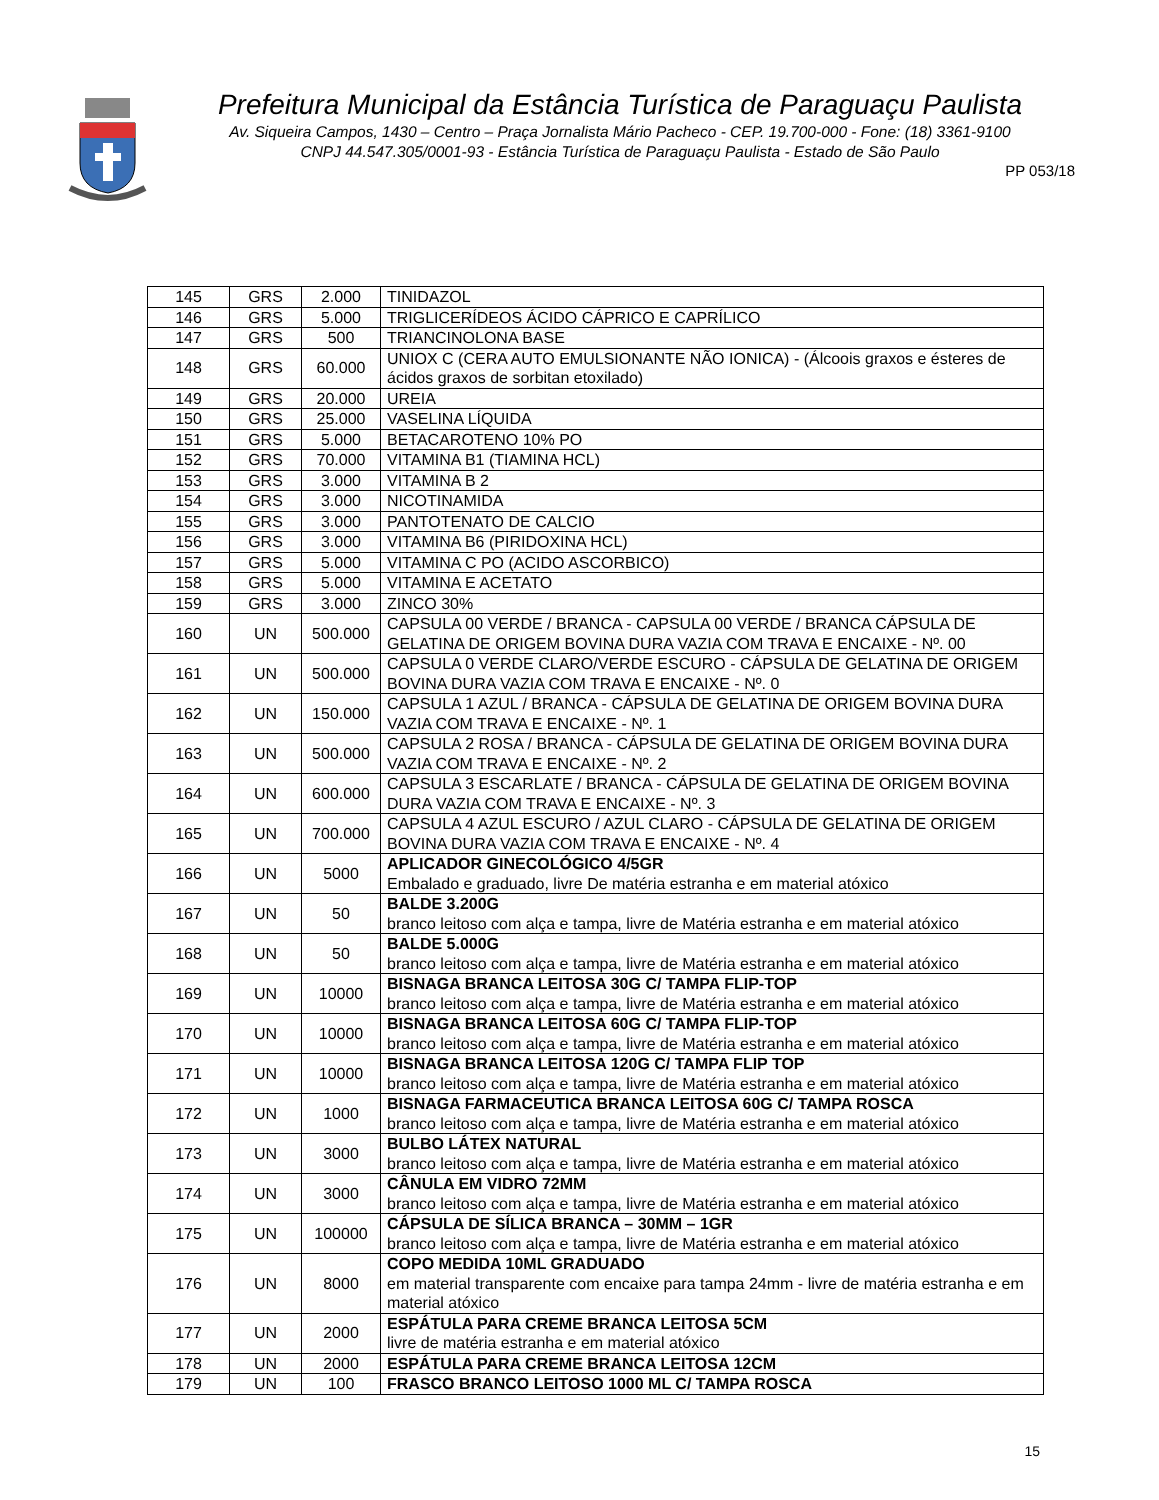Prefeitura Municipal da Estância Turística de Paraguaçu Paulista
Av. Siqueira Campos, 1430 – Centro – Praça Jornalista Mário Pacheco - CEP. 19.700-000 - Fone: (18) 3361-9100
CNPJ 44.547.305/0001-93 - Estância Turística de Paraguaçu Paulista - Estado de São Paulo
PP 053/18
| 145 | GRS | 2.000 | TINIDAZOL |
| 146 | GRS | 5.000 | TRIGLICERÍDEOS ÁCIDO CÁPRICO E CAPRÍLICO |
| 147 | GRS | 500 | TRIANCINOLONA BASE |
| 148 | GRS | 60.000 | UNIOX C (CERA AUTO EMULSIONANTE NÃO IONICA) - (Álcoois graxos e ésteres de ácidos graxos de sorbitan etoxilado) |
| 149 | GRS | 20.000 | UREIA |
| 150 | GRS | 25.000 | VASELINA LÍQUIDA |
| 151 | GRS | 5.000 | BETACAROTENO 10% PO |
| 152 | GRS | 70.000 | VITAMINA B1 (TIAMINA HCL) |
| 153 | GRS | 3.000 | VITAMINA B 2 |
| 154 | GRS | 3.000 | NICOTINAMIDA |
| 155 | GRS | 3.000 | PANTOTENATO DE CALCIO |
| 156 | GRS | 3.000 | VITAMINA B6 (PIRIDOXINA HCL) |
| 157 | GRS | 5.000 | VITAMINA C PO (ACIDO ASCORBICO) |
| 158 | GRS | 5.000 | VITAMINA E ACETATO |
| 159 | GRS | 3.000 | ZINCO 30% |
| 160 | UN | 500.000 | CAPSULA 00 VERDE / BRANCA - CAPSULA 00 VERDE / BRANCA CÁPSULA DE GELATINA DE ORIGEM BOVINA DURA VAZIA COM TRAVA E ENCAIXE - Nº. 00 |
| 161 | UN | 500.000 | CAPSULA 0 VERDE CLARO/VERDE ESCURO - CÁPSULA DE GELATINA DE ORIGEM BOVINA DURA VAZIA COM TRAVA E ENCAIXE - Nº. 0 |
| 162 | UN | 150.000 | CAPSULA 1 AZUL / BRANCA - CÁPSULA DE GELATINA DE ORIGEM BOVINA DURA VAZIA COM TRAVA E ENCAIXE - Nº. 1 |
| 163 | UN | 500.000 | CAPSULA 2 ROSA / BRANCA - CÁPSULA DE GELATINA DE ORIGEM BOVINA DURA VAZIA COM TRAVA E ENCAIXE - Nº. 2 |
| 164 | UN | 600.000 | CAPSULA 3 ESCARLATE / BRANCA - CÁPSULA DE GELATINA DE ORIGEM BOVINA DURA VAZIA COM TRAVA E ENCAIXE - Nº. 3 |
| 165 | UN | 700.000 | CAPSULA 4 AZUL ESCURO / AZUL CLARO - CÁPSULA DE GELATINA DE ORIGEM BOVINA DURA VAZIA COM TRAVA E ENCAIXE - Nº. 4 |
| 166 | UN | 5000 | APLICADOR GINECOLÓGICO 4/5GR Embalado e graduado, livre De matéria estranha e em material atóxico |
| 167 | UN | 50 | BALDE 3.200G branco leitoso com alça e tampa, livre de Matéria estranha e em material atóxico |
| 168 | UN | 50 | BALDE 5.000G branco leitoso com alça e tampa, livre de Matéria estranha e em material atóxico |
| 169 | UN | 10000 | BISNAGA BRANCA LEITOSA 30G C/ TAMPA FLIP-TOP branco leitoso com alça e tampa, livre de Matéria estranha e em material atóxico |
| 170 | UN | 10000 | BISNAGA BRANCA LEITOSA 60G C/ TAMPA FLIP-TOP branco leitoso com alça e tampa, livre de Matéria estranha e em material atóxico |
| 171 | UN | 10000 | BISNAGA BRANCA LEITOSA 120G C/ TAMPA FLIP TOP branco leitoso com alça e tampa, livre de Matéria estranha e em material atóxico |
| 172 | UN | 1000 | BISNAGA FARMACEUTICA BRANCA LEITOSA 60G C/ TAMPA ROSCA branco leitoso com alça e tampa, livre de Matéria estranha e em material atóxico |
| 173 | UN | 3000 | BULBO LÁTEX NATURAL branco leitoso com alça e tampa, livre de Matéria estranha e em material atóxico |
| 174 | UN | 3000 | CÂNULA EM VIDRO 72MM branco leitoso com alça e tampa, livre de Matéria estranha e em material atóxico |
| 175 | UN | 100000 | CÁPSULA DE SÍLICA BRANCA – 30MM – 1GR branco leitoso com alça e tampa, livre de Matéria estranha e em material atóxico |
| 176 | UN | 8000 | COPO MEDIDA 10ML GRADUADO em material transparente com encaixe para tampa 24mm - livre de matéria estranha e em material atóxico |
| 177 | UN | 2000 | ESPÁTULA PARA CREME BRANCA LEITOSA 5CM livre de matéria estranha e em material atóxico |
| 178 | UN | 2000 | ESPÁTULA PARA CREME BRANCA LEITOSA 12CM |
| 179 | UN | 100 | FRASCO BRANCO LEITOSO 1000 ML C/ TAMPA ROSCA |
15